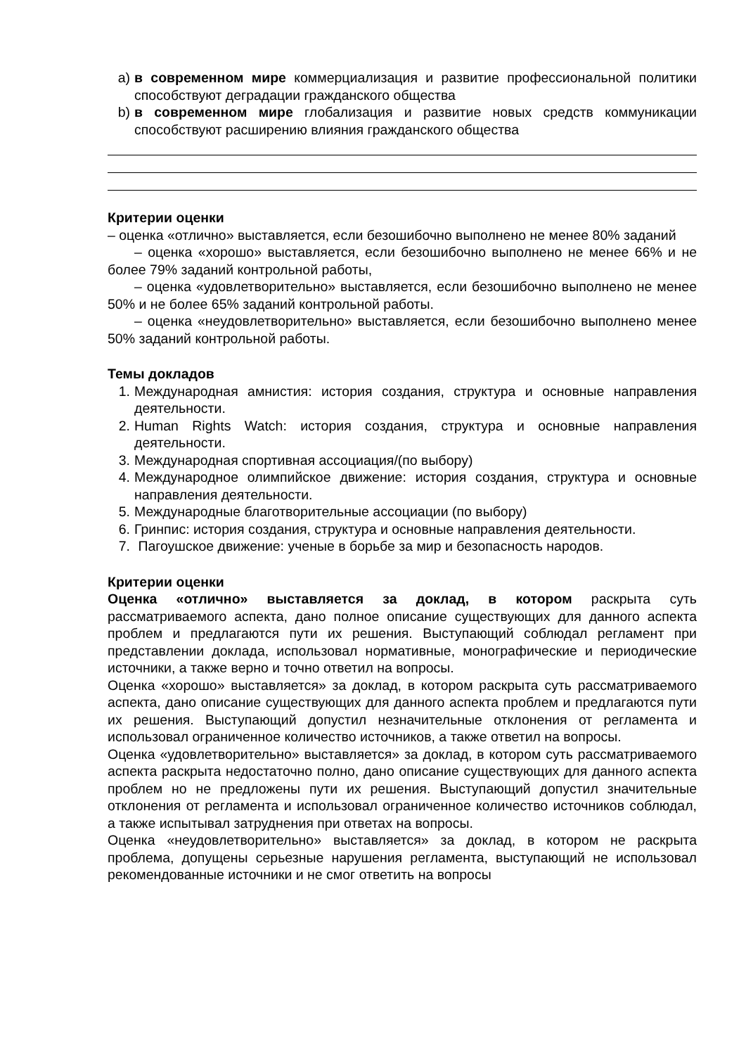a) в современном мире коммерциализация и развитие профессиональной политики способствуют деградации гражданского общества
b) в современном мире глобализация и развитие новых средств коммуникации способствуют расширению влияния гражданского общества
Критерии оценки
– оценка «отлично» выставляется, если безошибочно выполнено не менее 80% заданий
– оценка «хорошо» выставляется, если безошибочно выполнено не менее 66% и не более 79% заданий контрольной работы,
– оценка «удовлетворительно» выставляется, если безошибочно выполнено не менее 50% и не более 65% заданий контрольной работы.
– оценка «неудовлетворительно» выставляется, если безошибочно выполнено менее 50% заданий контрольной работы.
Темы докладов
1. Международная амнистия: история создания, структура и основные направления деятельности.
2. Human Rights Watch: история создания, структура и основные направления деятельности.
3. Международная спортивная ассоциация/(по выбору)
4. Международное олимпийское движение: история создания, структура и основные направления деятельности.
5. Международные благотворительные ассоциации (по выбору)
6. Гринпис: история создания, структура и основные направления деятельности.
7. Пагоушское движение: ученые в борьбе за мир и безопасность народов.
Критерии оценки
Оценка «отлично» выставляется за доклад, в котором раскрыта суть рассматриваемого аспекта, дано полное описание существующих для данного аспекта проблем и предлагаются пути их решения. Выступающий соблюдал регламент при представлении доклада, использовал нормативные, монографические и периодические источники, а также верно и точно ответил на вопросы.
Оценка «хорошо» выставляется» за доклад, в котором раскрыта суть рассматриваемого аспекта, дано описание существующих для данного аспекта проблем и предлагаются пути их решения. Выступающий допустил незначительные отклонения от регламента и использовал ограниченное количество источников, а также ответил на вопросы.
Оценка «удовлетворительно» выставляется» за доклад, в котором суть рассматриваемого аспекта раскрыта недостаточно полно, дано описание существующих для данного аспекта проблем но не предложены пути их решения. Выступающий допустил значительные отклонения от регламента и использовал ограниченное количество источников соблюдал, а также испытывал затруднения при ответах на вопросы.
Оценка «неудовлетворительно» выставляется» за доклад, в котором не раскрыта проблема, допущены серьезные нарушения регламента, выступающий не использовал рекомендованные источники и не смог ответить на вопросы